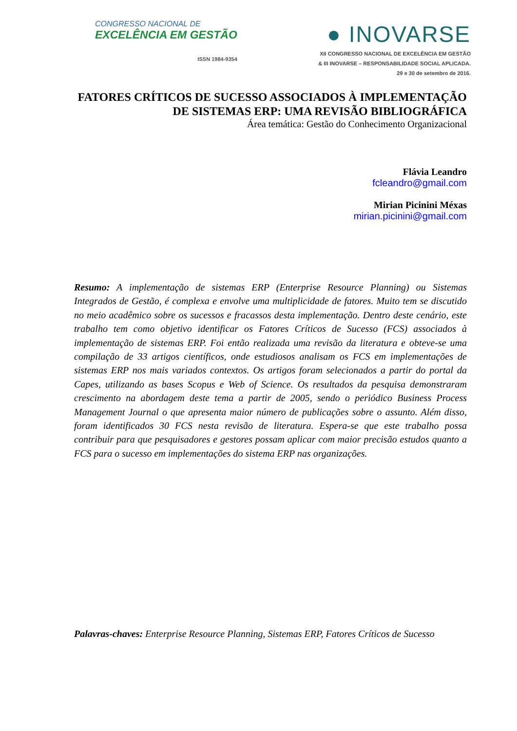CONGRESSO NACIONAL DE
EXCELÊNCIA EM GESTÃO
ISSN 1984-9354
● INOVARSE
XII CONGRESSO NACIONAL DE EXCELÊNCIA EM GESTÃO
& III INOVARSE – RESPONSABILIDADE SOCIAL APLICADA.
29 e 30 de setembro de 2016.
FATORES CRÍTICOS DE SUCESSO ASSOCIADOS À IMPLEMENTAÇÃO DE SISTEMAS ERP: UMA REVISÃO BIBLIOGRÁFICA
Área temática: Gestão do Conhecimento Organizacional
Flávia Leandro
fcleandro@gmail.com
Mirian Picinini Méxas
mirian.picinini@gmail.com
Resumo: A implementação de sistemas ERP (Enterprise Resource Planning) ou Sistemas Integrados de Gestão, é complexa e envolve uma multiplicidade de fatores. Muito tem se discutido no meio acadêmico sobre os sucessos e fracassos desta implementação. Dentro deste cenário, este trabalho tem como objetivo identificar os Fatores Críticos de Sucesso (FCS) associados à implementação de sistemas ERP. Foi então realizada uma revisão da literatura e obteve-se uma compilação de 33 artigos científicos, onde estudiosos analisam os FCS em implementações de sistemas ERP nos mais variados contextos. Os artigos foram selecionados a partir do portal da Capes, utilizando as bases Scopus e Web of Science. Os resultados da pesquisa demonstraram crescimento na abordagem deste tema a partir de 2005, sendo o periódico Business Process Management Journal o que apresenta maior número de publicações sobre o assunto. Além disso, foram identificados 30 FCS nesta revisão de literatura. Espera-se que este trabalho possa contribuir para que pesquisadores e gestores possam aplicar com maior precisão estudos quanto a FCS para o sucesso em implementações do sistema ERP nas organizações.
Palavras-chaves: Enterprise Resource Planning, Sistemas ERP, Fatores Críticos de Sucesso